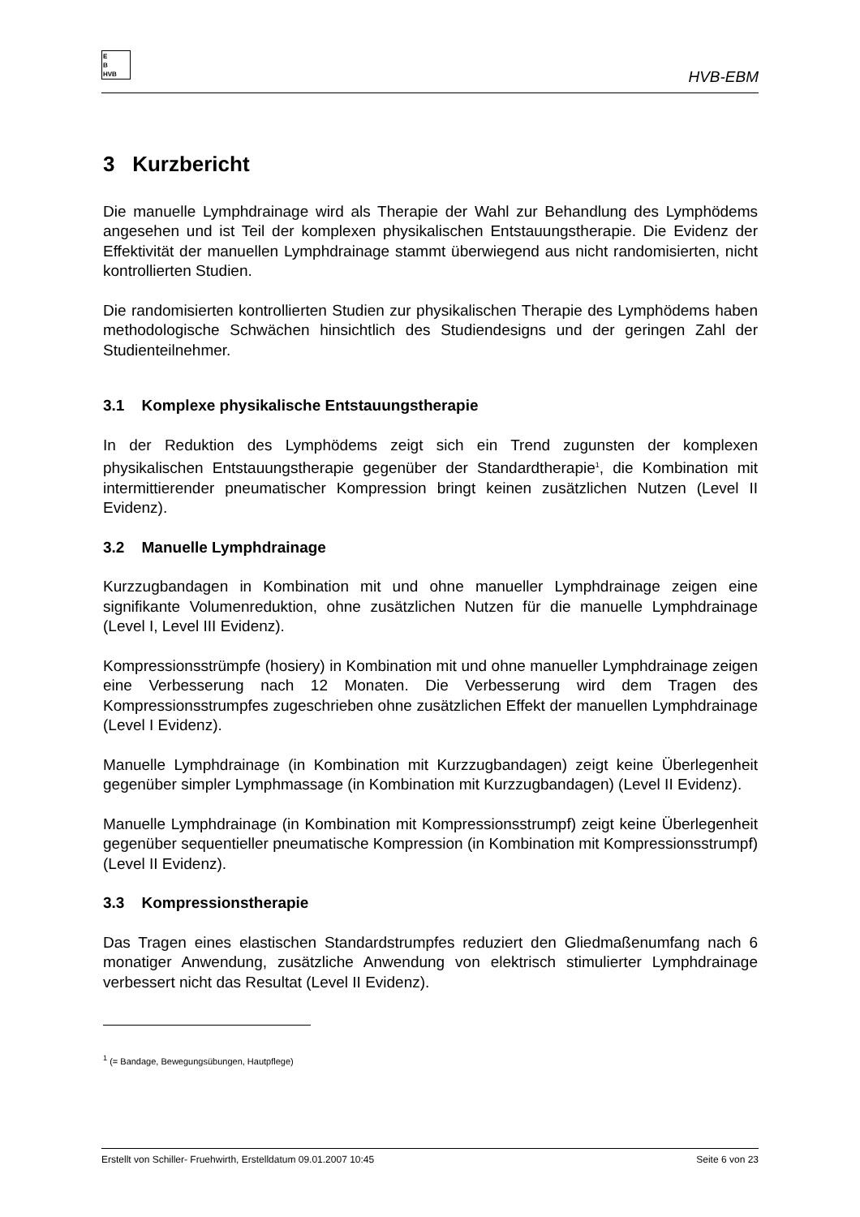E
B
HVB
HVB-EBM
3 Kurzbericht
Die manuelle Lymphdrainage wird als Therapie der Wahl zur Behandlung des Lymphödems angesehen und ist Teil der komplexen physikalischen Entstauungstherapie. Die Evidenz der Effektivität der manuellen Lymphdrainage stammt überwiegend aus nicht randomisierten, nicht kontrollierten Studien.
Die randomisierten kontrollierten Studien zur physikalischen Therapie des Lymphödems haben methodologische Schwächen hinsichtlich des Studiendesigns und der geringen Zahl der Studienteilnehmer.
3.1 Komplexe physikalische Entstauungstherapie
In der Reduktion des Lymphödems zeigt sich ein Trend zugunsten der komplexen physikalischen Entstauungstherapie gegenüber der Standardtherapie<sup>1</sup>, die Kombination mit intermittierender pneumatischer Kompression bringt keinen zusätzlichen Nutzen (Level II Evidenz).
3.2 Manuelle Lymphdrainage
Kurzzugbandagen in Kombination mit und ohne manueller Lymphdrainage zeigen eine signifikante Volumenreduktion, ohne zusätzlichen Nutzen für die manuelle Lymphdrainage (Level I, Level III Evidenz).
Kompressionsstrümpfe (hosiery) in Kombination mit und ohne manueller Lymphdrainage zeigen eine Verbesserung nach 12 Monaten. Die Verbesserung wird dem Tragen des Kompressionsstrumpfes zugeschrieben ohne zusätzlichen Effekt der manuellen Lymphdrainage (Level I Evidenz).
Manuelle Lymphdrainage (in Kombination mit Kurzzugbandagen) zeigt keine Überlegenheit gegenüber simpler Lymphmassage (in Kombination mit Kurzzugbandagen) (Level II Evidenz).
Manuelle Lymphdrainage (in Kombination mit Kompressionsstrumpf) zeigt keine Überlegenheit gegenüber sequentieller pneumatische Kompression (in Kombination mit Kompressionsstrumpf) (Level II Evidenz).
3.3 Kompressionstherapie
Das Tragen eines elastischen Standardstrumpfes reduziert den Gliedmaßenumfang nach 6 monatiger Anwendung, zusätzliche Anwendung von elektrisch stimulierter Lymphdrainage verbessert nicht das Resultat (Level II Evidenz).
<sup>1</sup> (= Bandage, Bewegungsübungen, Hautpflege)
Erstellt von Schiller- Fruehwirth, Erstelldatum 09.01.2007 10:45 Seite 6 von 23